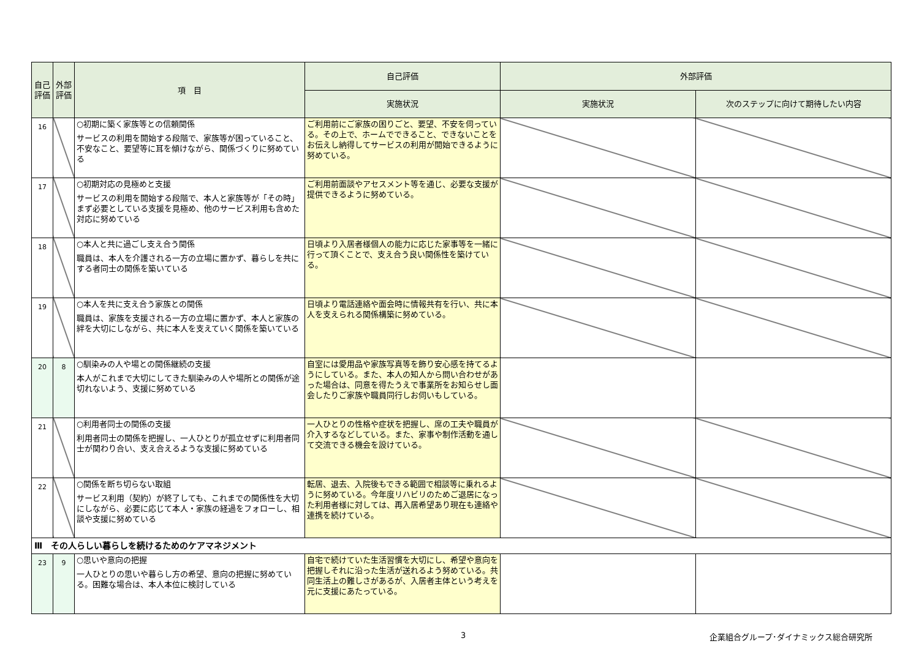| 自己評価 | 外部評価 | 項 目 | 自己評価 | 外部評価 | |
| --- | --- | --- | --- | --- | --- |
| | | | 実施状況 | 実施状況 | 次のステップに向けて期待したい内容 |
| 16 | | ○初期に築く家族等との信頼関係 サービスの利用を開始する段階で、家族等が困っていること、不安なこと、要望等に耳を傾けながら、関係づくりに努めている | ご利用前にご家族の困りごと、要望、不安を伺っている。その上で、ホームでできること、できないことをお伝えし納得してサービスの利用が開始できるように努めている。 | | |
| 17 | | ○初期対応の見極めと支援 サービスの利用を開始する段階で、本人と家族等が「その時」まず必要としている支援を見極め、他のサービス利用も含めた対応に努めている | ご利用前面談やアセスメント等を通じ、必要な支援が提供できるように努めている。 | | |
| 18 | | ○本人と共に過ごし支え合う関係 職員は、本人を介護される一方の立場に置かず、暮らしを共にする者同士の関係を築いている | 日頃より入居者様個人の能力に応じた家事等を一緒に行って頂くことで、支え合う良い関係性を築けている。 | | |
| 19 | | ○本人を共に支え合う家族との関係 職員は、家族を支援される一方の立場に置かず、本人と家族の絆を大切にしながら、共に本人を支えていく関係を築いている | 日頃より電話連絡や面会時に情報共有を行い、共に本人を支えられる関係構築に努めている。 | | |
| 20 | 8 | ○馴染みの人や場との関係継続の支援 本人がこれまで大切にしてきた馴染みの人や場所との関係が途切れないよう、支援に努めている | 自室には愛用品や家族写真等を飾り安心感を持てるようにしている。また、本人の知人から問い合わせがあった場合は、同意を得たうえで事業所をお知らせし面会したりご家族や職員同行しお伺いもしている。 | | |
| 21 | | ○利用者同士の関係の支援 利用者同士の関係を把握し、一人ひとりが孤立せずに利用者同士が関わり合い、支え合えるような支援に努めている | 一人ひとりの性格や症状を把握し、席の工夫や職員が介入するなどしている。また、家事や制作活動を通して交流できる機会を設けている。 | | |
| 22 | | ○関係を断ち切らない取組 サービス利用（契約）が終了しても、これまでの関係性を大切にしながら、必要に応じて本人・家族の経過をフォローし、相談や支援に努めている | 転居、退去、入院後もできる範囲で相談等に乗れるように努めている。今年度リハビリのためご退居になった利用者様に対しては、再入居希望あり現在も連絡や連携を続けている。 | | |
| Ⅲ その人らしい暮らしを続けるためのケアマネジメント | | | | | |
| 23 | 9 | ○思いや意向の把握 一人ひとりの思いや暮らし方の希望、意向の把握に努めている。困難な場合は、本人本位に検討している | 自宅で続けていた生活習慣を大切にし、希望や意向を把握しそれに沿った生活が送れるよう努めている。共同生活上の難しさがあるが、入居者主体という考えを元に支援にあたっている。 | | |
3
企業組合グループ･ダイナミックス総合研究所